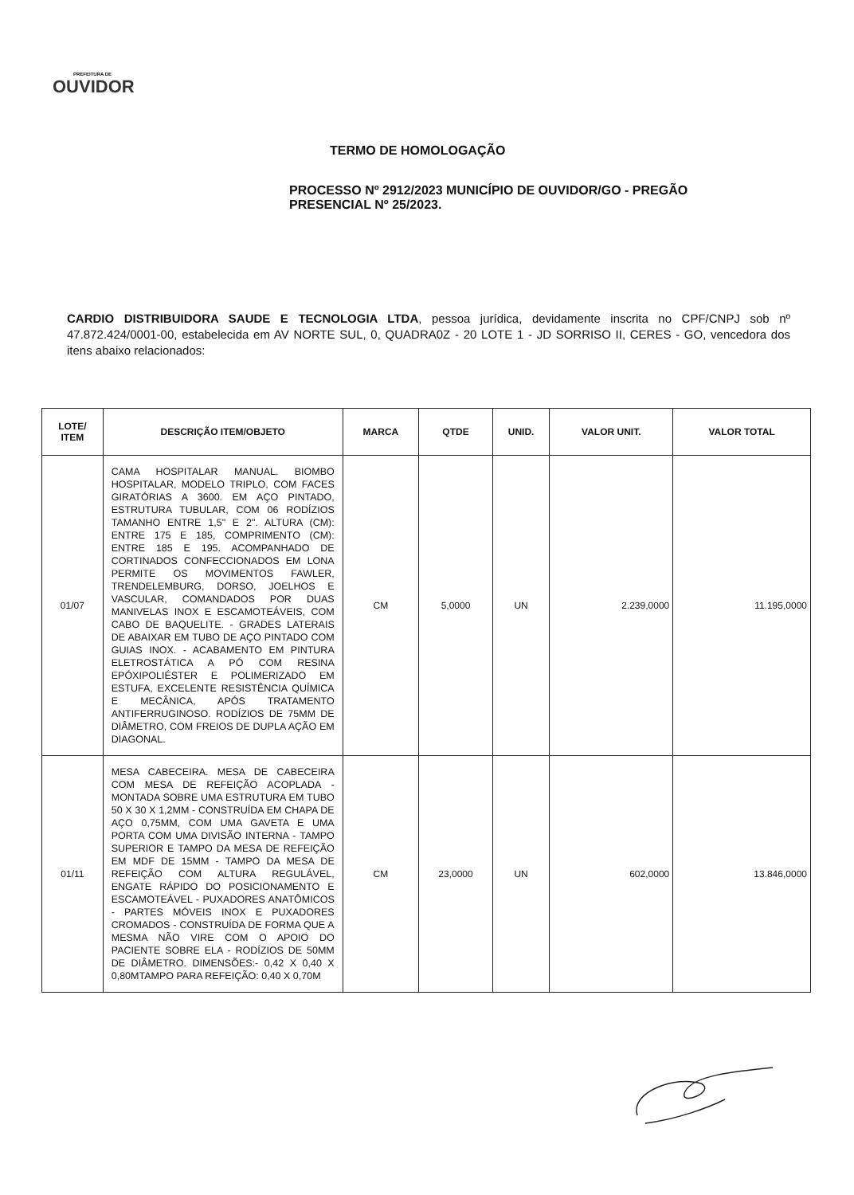PREFEITURA DE
OUVIDOR
TERMO DE HOMOLOGAÇÃO
PROCESSO Nº 2912/2023 MUNICÍPIO DE OUVIDOR/GO - PREGÃO PRESENCIAL Nº 25/2023.
CARDIO DISTRIBUIDORA SAUDE E TECNOLOGIA LTDA, pessoa jurídica, devidamente inscrita no CPF/CNPJ sob nº 47.872.424/0001-00, estabelecida em AV NORTE SUL, 0, QUADRA0Z - 20 LOTE 1 - JD SORRISO II, CERES - GO, vencedora dos itens abaixo relacionados:
| LOTE/ ITEM | DESCRIÇÃO ITEM/OBJETO | MARCA | QTDE | UNID. | VALOR UNIT. | VALOR TOTAL |
| --- | --- | --- | --- | --- | --- | --- |
| 01/07 | CAMA HOSPITALAR MANUAL. BIOMBO HOSPITALAR, MODELO TRIPLO, COM FACES GIRATÓRIAS A 3600. EM AÇO PINTADO, ESTRUTURA TUBULAR, COM 06 RODÍZIOS TAMANHO ENTRE 1,5" E 2". ALTURA (CM): ENTRE 175 E 185, COMPRIMENTO (CM): ENTRE 185 E 195. ACOMPANHADO DE CORTINADOS CONFECCIONADOS EM LONA PERMITE OS MOVIMENTOS FAWLER, TRENDELEMBURG, DORSO, JOELHOS E VASCULAR, COMANDADOS POR DUAS MANIVELAS INOX E ESCAMOTEÁVEIS, COM CABO DE BAQUELITE. - GRADES LATERAIS DE ABAIXAR EM TUBO DE AÇO PINTADO COM GUIAS INOX. - ACABAMENTO EM PINTURA ELETROSTÁTICA A PÓ COM RESINA EPÓXIPOLIÉSTER E POLIMERIZADO EM ESTUFA, EXCELENTE RESISTÊNCIA QUÍMICA E MECÂNICA, APÓS TRATAMENTO ANTIFERRUGINOSO. RODÍZIOS DE 75MM DE DIÂMETRO, COM FREIOS DE DUPLA AÇÃO EM DIAGONAL. | CM | 5,0000 | UN | 2.239,0000 | 11.195,0000 |
| 01/11 | MESA CABECEIRA. MESA DE CABECEIRA COM MESA DE REFEIÇÃO ACOPLADA - MONTADA SOBRE UMA ESTRUTURA EM TUBO 50 X 30 X 1,2MM - CONSTRUÍDA EM CHAPA DE AÇO 0,75MM, COM UMA GAVETA E UMA PORTA COM UMA DIVISÃO INTERNA - TAMPO SUPERIOR E TAMPO DA MESA DE REFEIÇÃO EM MDF DE 15MM - TAMPO DA MESA DE REFEIÇÃO COM ALTURA REGULÁVEL, ENGATE RÁPIDO DO POSICIONAMENTO E ESCAMOTEÁVEL - PUXADORES ANATÔMICOS - PARTES MÓVEIS INOX E PUXADORES CROMADOS - CONSTRUÍDA DE FORMA QUE A MESMA NÃO VIRE COM O APOIO DO PACIENTE SOBRE ELA - RODÍZIOS DE 50MM DE DIÂMETRO. DIMENSÕES:- 0,42 X 0,40 X 0,80MTAMPO PARA REFEIÇÃO: 0,40 X 0,70M | CM | 23,0000 | UN | 602,0000 | 13.846,0000 |